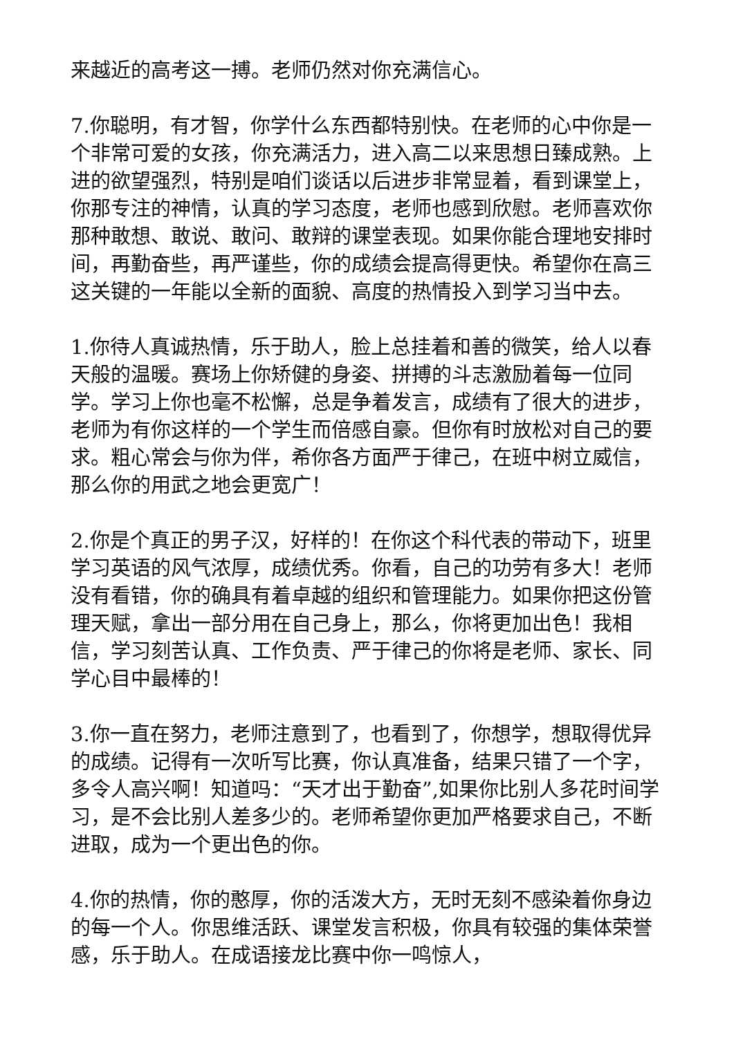来越近的高考这一搏。老师仍然对你充满信心。
7.你聪明，有才智，你学什么东西都特别快。在老师的心中你是一个非常可爱的女孩，你充满活力，进入高二以来思想日臻成熟。上进的欲望强烈，特别是咱们谈话以后进步非常显着，看到课堂上，你那专注的神情，认真的学习态度，老师也感到欣慰。老师喜欢你那种敢想、敢说、敢问、敢辩的课堂表现。如果你能合理地安排时间，再勤奋些，再严谨些，你的成绩会提高得更快。希望你在高三这关键的一年能以全新的面貌、高度的热情投入到学习当中去。
1.你待人真诚热情，乐于助人，脸上总挂着和善的微笑，给人以春天般的温暖。赛场上你矫健的身姿、拼搏的斗志激励着每一位同学。学习上你也毫不松懈，总是争着发言，成绩有了很大的进步，老师为有你这样的一个学生而倍感自豪。但你有时放松对自己的要求。粗心常会与你为伴，希你各方面严于律己，在班中树立威信，那么你的用武之地会更宽广！
2.你是个真正的男子汉，好样的！在你这个科代表的带动下，班里学习英语的风气浓厚，成绩优秀。你看，自己的功劳有多大！老师没有看错，你的确具有着卓越的组织和管理能力。如果你把这份管理天赋，拿出一部分用在自己身上，那么，你将更加出色！我相信，学习刻苦认真、工作负责、严于律己的你将是老师、家长、同学心目中最棒的！
3.你一直在努力，老师注意到了，也看到了，你想学，想取得优异的成绩。记得有一次听写比赛，你认真准备，结果只错了一个字，多令人高兴啊！知道吗：“天才出于勤奋”,如果你比别人多花时间学习，是不会比别人差多少的。老师希望你更加严格要求自己，不断进取，成为一个更出色的你。
4.你的热情，你的憨厚，你的活泼大方，无时无刻不感染着你身边的每一个人。你思维活跃、课堂发言积极，你具有较强的集体荣誉感，乐于助人。在成语接龙比赛中你一鸣惊人，